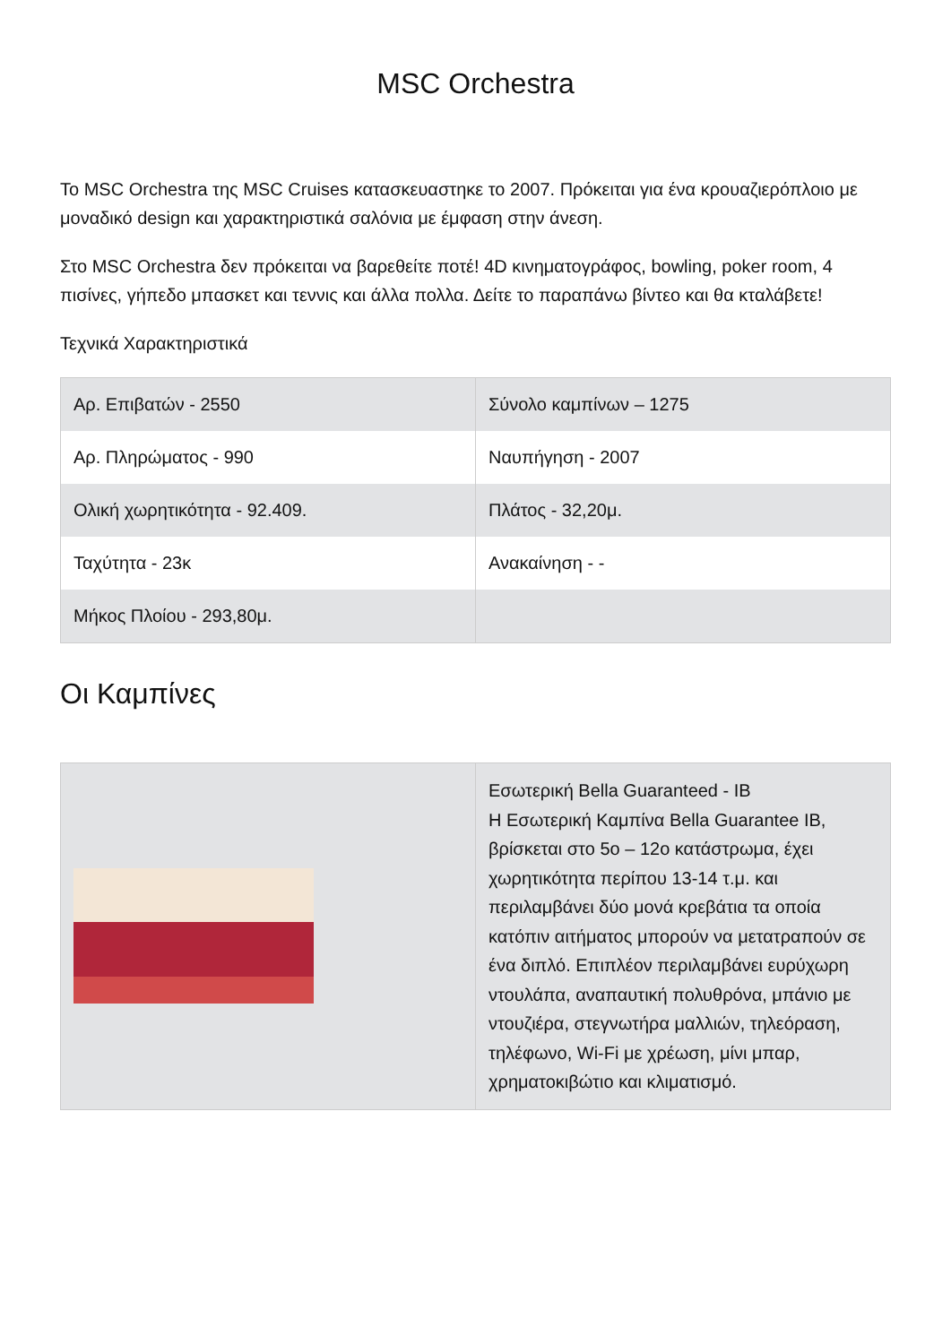MSC Orchestra
Το MSC Orchestra της MSC Cruises κατασκευαστηκε το 2007. Πρόκειται για ένα κρουαζιερόπλοιο με μοναδικό design και χαρακτηριστικά σαλόνια με έμφαση στην άνεση.
Στο MSC Orchestra δεν πρόκειται να βαρεθείτε ποτέ! 4D κινηματογράφος, bowling, poker room, 4 πισίνες, γήπεδο μπασκετ και τεννις και άλλα πολλα. Δείτε το παραπάνω βίντεο και θα κταλάβετε!
Τεχνικά Χαρακτηριστικά
| Αρ. Επιβατών - 2550 | Σύνολο καμπίνων – 1275 |
| Αρ. Πληρώματος - 990 | Ναυπήγηση - 2007 |
| Ολική χωρητικότητα - 92.409. | Πλάτος - 32,20μ. |
| Ταχύτητα - 23κ | Ανακαίνηση - - |
| Μήκος Πλοίου - 293,80μ. | |
Οι Καμπίνες
| | Εσωτερική Bella Guaranteed - IB Η Εσωτερική Καμπίνα Bella Guarantee IB, βρίσκεται στο 5ο – 12ο κατάστρωμα, έχει χωρητικότητα περίπου 13-14 τ.μ. και περιλαμβάνει δύο μονά κρεβάτια τα οποία κατόπιν αιτήματος μπορούν να μετατραπούν σε ένα διπλό. Επιπλέον περιλαμβάνει ευρύχωρη ντουλάπα, αναπαυτική πολυθρόνα, μπάνιο με ντουζιέρα, στεγνωτήρα μαλλιών, τηλεόραση, τηλέφωνο, Wi-Fi με χρέωση, μίνι μπαρ, χρηματοκιβώτιο και κλιματισμό. |